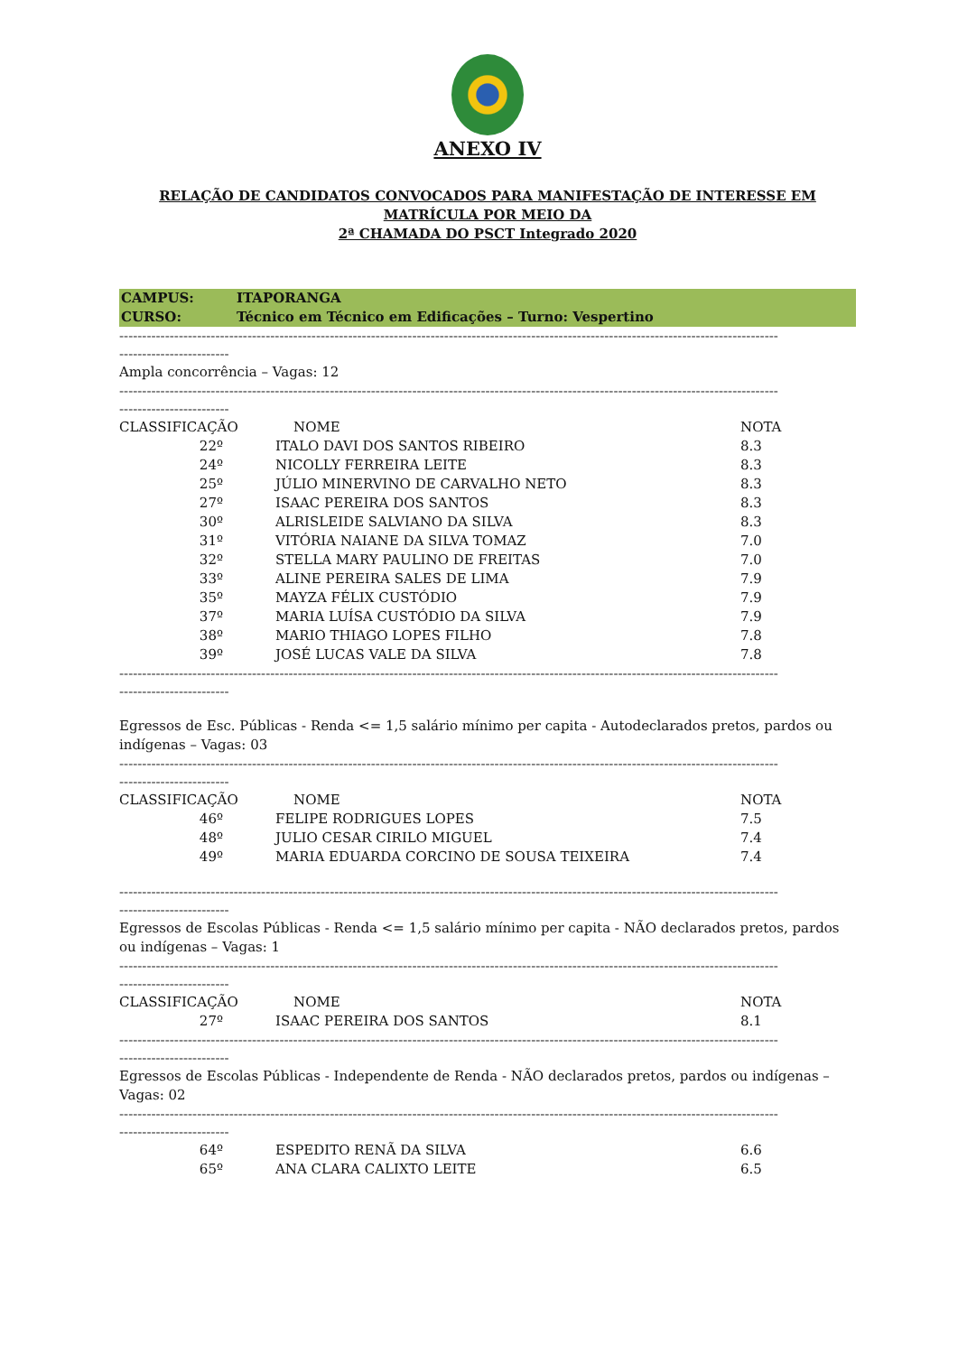ANEXO IV
RELAÇÃO DE CANDIDATOS CONVOCADOS PARA MANIFESTAÇÃO DE INTERESSE EM
MATRÍCULA POR MEIO DA
2ª CHAMADA DO PSCT Integrado 2020
CAMPUS: ITAPORANGA
CURSO: Técnico em Técnico em Edificações – Turno: Vespertino
------------------------------------------------------------------------------------------------------------------------------------------------
------------------------
Ampla concorrência – Vagas: 12
------------------------------------------------------------------------------------------------------------------------------------------------
------------------------
| CLASSIFICAÇÃO | NOME | NOTA |
| --- | --- | --- |
| 22º | ITALO DAVI DOS SANTOS RIBEIRO | 8.3 |
| 24º | NICOLLY FERREIRA LEITE | 8.3 |
| 25º | JÚLIO MINERVINO DE CARVALHO NETO | 8.3 |
| 27º | ISAAC PEREIRA DOS SANTOS | 8.3 |
| 30º | ALRISLEIDE SALVIANO DA SILVA | 8.3 |
| 31º | VITÓRIA NAIANE DA SILVA TOMAZ | 7.0 |
| 32º | STELLA MARY PAULINO DE FREITAS | 7.0 |
| 33º | ALINE PEREIRA SALES DE LIMA | 7.9 |
| 35º | MAYZA FÉLIX CUSTÓDIO | 7.9 |
| 37º | MARIA LUÍSA CUSTÓDIO DA SILVA | 7.9 |
| 38º | MARIO THIAGO LOPES FILHO | 7.8 |
| 39º | JOSÉ LUCAS VALE DA SILVA | 7.8 |
------------------------------------------------------------------------------------------------------------------------------------------------
------------------------
Egressos de Esc. Públicas - Renda <= 1,5 salário mínimo per capita - Autodeclarados pretos, pardos ou indígenas – Vagas: 03
------------------------------------------------------------------------------------------------------------------------------------------------
------------------------
| CLASSIFICAÇÃO | NOME | NOTA |
| --- | --- | --- |
| 46º | FELIPE RODRIGUES LOPES | 7.5 |
| 48º | JULIO CESAR CIRILO MIGUEL | 7.4 |
| 49º | MARIA EDUARDA CORCINO DE SOUSA TEIXEIRA | 7.4 |
------------------------------------------------------------------------------------------------------------------------------------------------
------------------------
Egressos de Escolas Públicas - Renda <= 1,5 salário mínimo per capita - NÃO declarados pretos, pardos ou indígenas – Vagas: 1
------------------------------------------------------------------------------------------------------------------------------------------------
------------------------
| CLASSIFICAÇÃO | NOME | NOTA |
| --- | --- | --- |
| 27º | ISAAC PEREIRA DOS SANTOS | 8.1 |
------------------------------------------------------------------------------------------------------------------------------------------------
------------------------
Egressos de Escolas Públicas - Independente de Renda - NÃO declarados pretos, pardos ou indígenas – Vagas: 02
------------------------------------------------------------------------------------------------------------------------------------------------
------------------------
| 64º | ESPEDITO RENÃ DA SILVA | 6.6 |
| 65º | ANA CLARA CALIXTO LEITE | 6.5 |